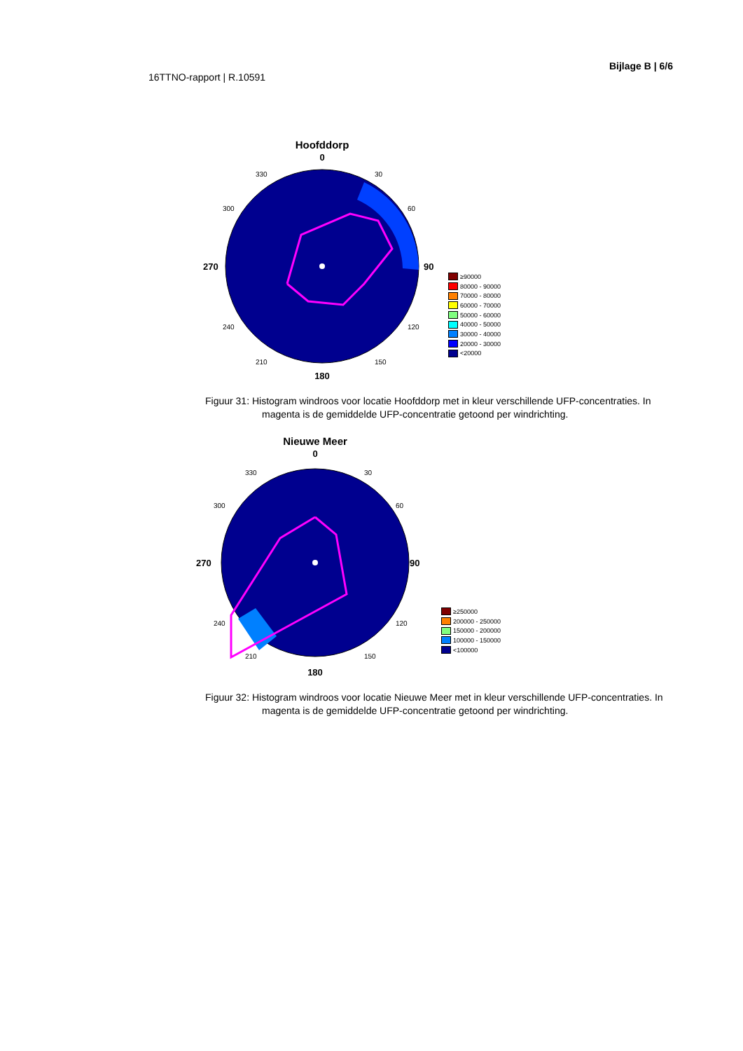Bijlage B | 6/6
16TTNO-rapport | R.10591
Hoofddorp
0
270
90
180
330
30
300
60
240
120
210
150
≥90000
80000 - 90000
70000 - 80000
60000 - 70000
50000 - 60000
40000 - 50000
30000 - 40000
20000 - 30000
<20000
Figuur 31: Histogram windroos voor locatie Hoofddorp met in kleur verschillende UFP-concentraties. In magenta is de gemiddelde UFP-concentratie getoond per windrichting.
Nieuwe Meer
0
270
90
180
330
30
300
60
240
120
210
150
≥250000
200000 - 250000
150000 - 200000
100000 - 150000
<100000
Figuur 32: Histogram windroos voor locatie Nieuwe Meer met in kleur verschillende UFP-concentraties. In magenta is de gemiddelde UFP-concentratie getoond per windrichting.